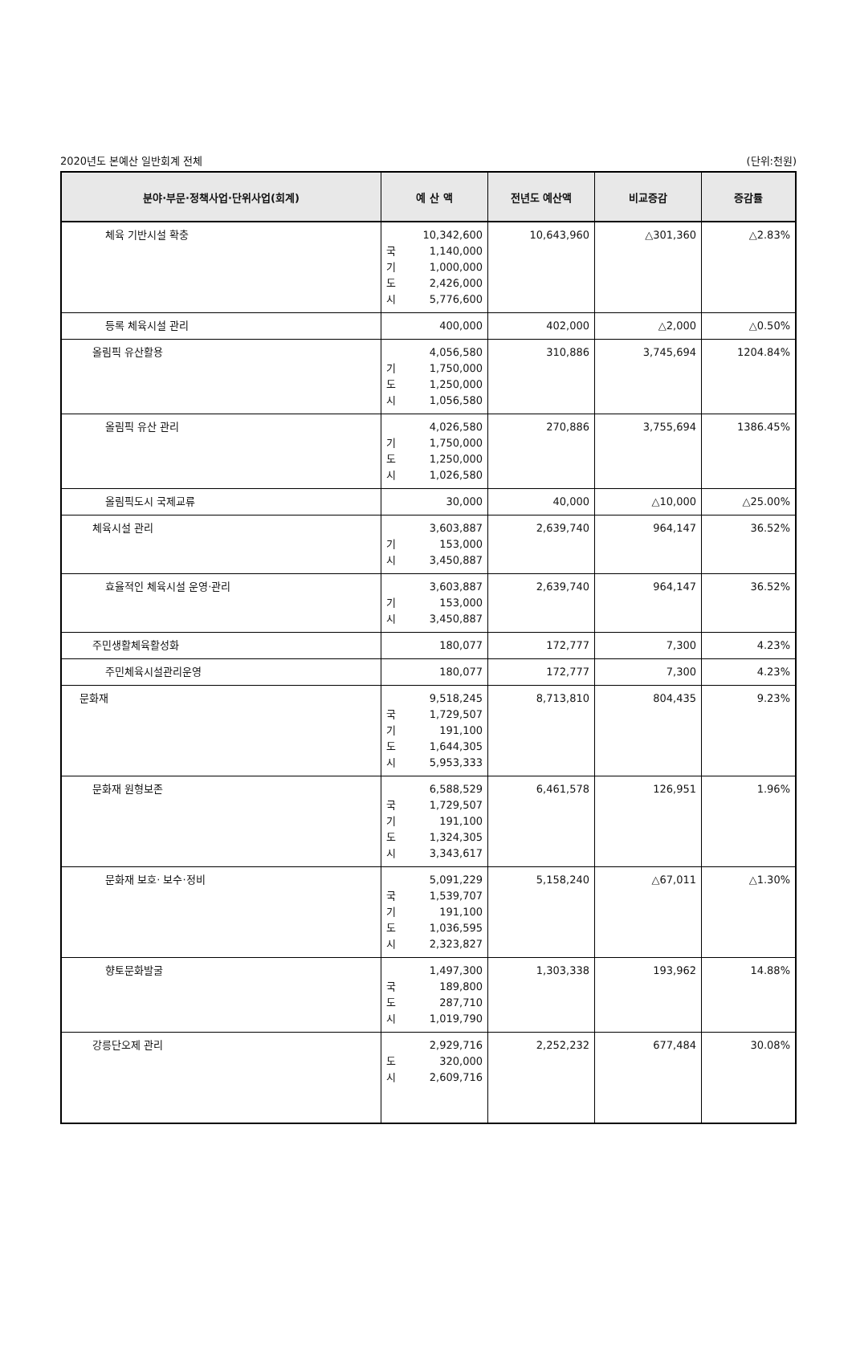2020년도 본예산 일반회계 전체 (단위:천원)
| 분야·부문·정책사업·단위사업(회계) | 예 산 액 | 전년도 예산액 | 비교증감 | 증감률 |
| --- | --- | --- | --- | --- |
| 체육 기반시설 확충 | 10,342,600 국 1,140,000 기 1,000,000 도 2,426,000 시 5,776,600 | 10,643,960 | △301,360 | △2.83% |
| 등록 체육시설 관리 | 400,000 | 402,000 | △2,000 | △0.50% |
| 올림픽 유산활용 | 4,056,580 기 1,750,000 도 1,250,000 시 1,056,580 | 310,886 | 3,745,694 | 1204.84% |
| 올림픽 유산 관리 | 4,026,580 기 1,750,000 도 1,250,000 시 1,026,580 | 270,886 | 3,755,694 | 1386.45% |
| 올림픽도시 국제교류 | 30,000 | 40,000 | △10,000 | △25.00% |
| 체육시설 관리 | 3,603,887 기 153,000 시 3,450,887 | 2,639,740 | 964,147 | 36.52% |
| 효율적인 체육시설 운영·관리 | 3,603,887 기 153,000 시 3,450,887 | 2,639,740 | 964,147 | 36.52% |
| 주민생활체육활성화 | 180,077 | 172,777 | 7,300 | 4.23% |
| 주민체육시설관리운영 | 180,077 | 172,777 | 7,300 | 4.23% |
| 문화재 | 9,518,245 국 1,729,507 기 191,100 도 1,644,305 시 5,953,333 | 8,713,810 | 804,435 | 9.23% |
| 문화재 원형보존 | 6,588,529 국 1,729,507 기 191,100 도 1,324,305 시 3,343,617 | 6,461,578 | 126,951 | 1.96% |
| 문화재 보호· 보수·정비 | 5,091,229 국 1,539,707 기 191,100 도 1,036,595 시 2,323,827 | 5,158,240 | △67,011 | △1.30% |
| 향토문화발굴 | 1,497,300 국 189,800 도 287,710 시 1,019,790 | 1,303,338 | 193,962 | 14.88% |
| 강릉단오제 관리 | 2,929,716 도 320,000 시 2,609,716 | 2,252,232 | 677,484 | 30.08% |